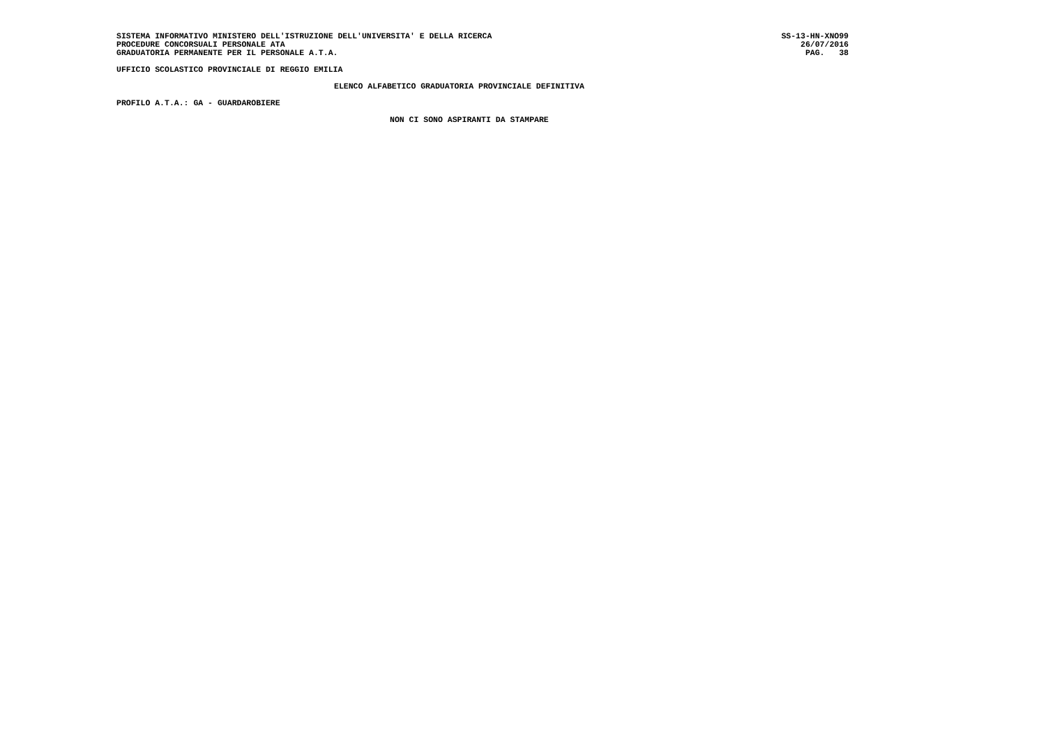SISTEMA INFORMATIVO MINISTERO DELL'ISTRUZIONE DELL'UNIVERSITA' E DELLA RICERCA SS-13-HN-XNO99
PROCEDURE CONCORSUALI PERSONALE ATA 26/07/2016
GRADUATORIA PERMANENTE PER IL PERSONALE A.T.A. PAG. 38
UFFICIO SCOLASTICO PROVINCIALE DI REGGIO EMILIA
ELENCO ALFABETICO GRADUATORIA PROVINCIALE DEFINITIVA
PROFILO A.T.A.: GA - GUARDAROBIERE
NON CI SONO ASPIRANTI DA STAMPARE